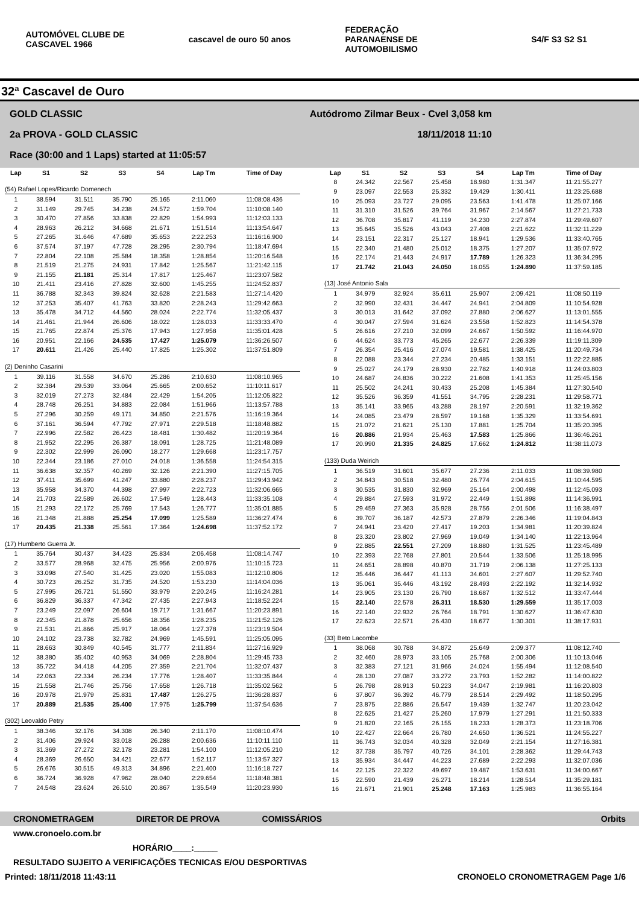AUTOMÓVEL CLUBE DE CASCAVEL 1966
cascavel de ouro 50 anos
FEDERAÇÃO PARANAENSE DE AUTOMOBILISMO
S4/F S3 S2 S1
32ª Cascavel de Ouro
GOLD CLASSIC Autódromo Zilmar Beux - Cvel 3,058 km
2a PROVA - GOLD CLASSIC 18/11/2018 11:10
Race (30:00 and 1 Laps) started at 11:05:57
| Lap | S1 | S2 | S3 | S4 | Lap Tm | Time of Day |
| --- | --- | --- | --- | --- | --- | --- |
| (54) Rafael Lopes/Ricardo Domenech | | | | | | |
| 1 | 38.594 | 31.511 | 35.790 | 25.165 | 2:11.060 | 11:08:08.436 |
| 2 | 31.149 | 29.745 | 34.238 | 24.572 | 1:59.704 | 11:10:08.140 |
| 3 | 30.470 | 27.856 | 33.838 | 22.829 | 1:54.993 | 11:12:03.133 |
| 4 | 28.963 | 26.212 | 34.668 | 21.671 | 1:51.514 | 11:13:54.647 |
| 5 | 27.265 | 31.646 | 47.689 | 35.653 | 2:22.253 | 11:16:16.900 |
| 6 | 37.574 | 37.197 | 47.728 | 28.295 | 2:30.794 | 11:18:47.694 |
| 7 | 22.804 | 22.108 | 25.584 | 18.358 | 1:28.854 | 11:20:16.548 |
| 8 | 21.519 | 21.275 | 24.931 | 17.842 | 1:25.567 | 11:21:42.115 |
| 9 | 21.155 | 21.181 | 25.314 | 17.817 | 1:25.467 | 11:23:07.582 |
| 10 | 21.411 | 23.416 | 27.828 | 32.600 | 1:45.255 | 11:24:52.837 |
| 11 | 36.788 | 32.343 | 39.824 | 32.628 | 2:21.583 | 11:27:14.420 |
| 12 | 37.253 | 35.407 | 41.763 | 33.820 | 2:28.243 | 11:29:42.663 |
| 13 | 35.478 | 34.712 | 44.560 | 28.024 | 2:22.774 | 11:32:05.437 |
| 14 | 21.461 | 21.944 | 26.606 | 18.022 | 1:28.033 | 11:33:33.470 |
| 15 | 21.765 | 22.874 | 25.376 | 17.943 | 1:27.958 | 11:35:01.428 |
| 16 | 20.951 | 22.166 | 24.535 | 17.427 | 1:25.079 | 11:36:26.507 |
| 17 | 20.611 | 21.426 | 25.440 | 17.825 | 1:25.302 | 11:37:51.809 |
| (2) Deninho Casarini | | | | | | |
| 1 | 39.116 | 31.558 | 34.670 | 25.286 | 2:10.630 | 11:08:10.965 |
| 2 | 32.384 | 29.539 | 33.064 | 25.665 | 2:00.652 | 11:10:11.617 |
| 3 | 32.019 | 27.273 | 32.484 | 22.429 | 1:54.205 | 11:12:05.822 |
| 4 | 28.748 | 26.251 | 34.883 | 22.084 | 1:51.966 | 11:13:57.788 |
| 5 | 27.296 | 30.259 | 49.171 | 34.850 | 2:21.576 | 11:16:19.364 |
| 6 | 37.161 | 36.594 | 47.792 | 27.971 | 2:29.518 | 11:18:48.882 |
| 7 | 22.996 | 22.582 | 26.423 | 18.481 | 1:30.482 | 11:20:19.364 |
| 8 | 21.952 | 22.295 | 26.387 | 18.091 | 1:28.725 | 11:21:48.089 |
| 9 | 22.302 | 22.999 | 26.090 | 18.277 | 1:29.668 | 11:23:17.757 |
| 10 | 22.344 | 23.186 | 27.010 | 24.018 | 1:36.558 | 11:24:54.315 |
| 11 | 36.638 | 32.357 | 40.269 | 32.126 | 2:21.390 | 11:27:15.705 |
| 12 | 37.411 | 35.699 | 41.247 | 33.880 | 2:28.237 | 11:29:43.942 |
| 13 | 35.958 | 34.370 | 44.398 | 27.997 | 2:22.723 | 11:32:06.665 |
| 14 | 21.703 | 22.589 | 26.602 | 17.549 | 1:28.443 | 11:33:35.108 |
| 15 | 21.293 | 22.172 | 25.769 | 17.543 | 1:26.777 | 11:35:01.885 |
| 16 | 21.348 | 21.888 | 25.254 | 17.099 | 1:25.589 | 11:36:27.474 |
| 17 | 20.435 | 21.338 | 25.561 | 17.364 | 1:24.698 | 11:37:52.172 |
| (17) Humberto Guerra Jr. | | | | | | |
| 1 | 35.764 | 30.437 | 34.423 | 25.834 | 2:06.458 | 11:08:14.747 |
| 2 | 33.577 | 28.968 | 32.475 | 25.956 | 2:00.976 | 11:10:15.723 |
| 3 | 33.098 | 27.540 | 31.425 | 23.020 | 1:55.083 | 11:12:10.806 |
| 4 | 30.723 | 26.252 | 31.735 | 24.520 | 1:53.230 | 11:14:04.036 |
| 5 | 27.995 | 26.721 | 51.550 | 33.979 | 2:20.245 | 11:16:24.281 |
| 6 | 36.829 | 36.337 | 47.342 | 27.435 | 2:27.943 | 11:18:52.224 |
| 7 | 23.249 | 22.097 | 26.604 | 19.717 | 1:31.667 | 11:20:23.891 |
| 8 | 22.345 | 21.878 | 25.656 | 18.356 | 1:28.235 | 11:21:52.126 |
| 9 | 21.531 | 21.866 | 25.917 | 18.064 | 1:27.378 | 11:23:19.504 |
| 10 | 24.102 | 23.738 | 32.782 | 24.969 | 1:45.591 | 11:25:05.095 |
| 11 | 28.663 | 30.849 | 40.545 | 31.777 | 2:11.834 | 11:27:16.929 |
| 12 | 38.380 | 35.402 | 40.953 | 34.069 | 2:28.804 | 11:29:45.733 |
| 13 | 35.722 | 34.418 | 44.205 | 27.359 | 2:21.704 | 11:32:07.437 |
| 14 | 22.063 | 22.334 | 26.234 | 17.776 | 1:28.407 | 11:33:35.844 |
| 15 | 21.558 | 21.746 | 25.756 | 17.658 | 1:26.718 | 11:35:02.562 |
| 16 | 20.978 | 21.979 | 25.831 | 17.487 | 1:26.275 | 11:36:28.837 |
| 17 | 20.889 | 21.535 | 25.400 | 17.975 | 1:25.799 | 11:37:54.636 |
| (302) Leovaldo Petry | | | | | | |
| 1 | 38.346 | 32.176 | 34.308 | 26.340 | 2:11.170 | 11:08:10.474 |
| 2 | 31.406 | 29.924 | 33.018 | 26.288 | 2:00.636 | 11:10:11.110 |
| 3 | 31.369 | 27.272 | 32.178 | 23.281 | 1:54.100 | 11:12:05.210 |
| 4 | 28.369 | 26.650 | 34.421 | 22.677 | 1:52.117 | 11:13:57.327 |
| 5 | 26.676 | 30.515 | 49.313 | 34.896 | 2:21.400 | 11:16:18.727 |
| 6 | 36.724 | 36.928 | 47.962 | 28.040 | 2:29.654 | 11:18:48.381 |
| 7 | 24.548 | 23.624 | 26.510 | 20.867 | 1:35.549 | 11:20:23.930 |
| Lap | S1 | S2 | S3 | S4 | Lap Tm | Time of Day |
| --- | --- | --- | --- | --- | --- | --- |
| 8 | 24.342 | 22.567 | 25.458 | 18.980 | 1:31.347 | 11:21:55.277 |
| 9 | 23.097 | 22.553 | 25.332 | 19.429 | 1:30.411 | 11:23:25.688 |
| 10 | 25.093 | 23.727 | 29.095 | 23.563 | 1:41.478 | 11:25:07.166 |
| 11 | 31.310 | 31.526 | 39.764 | 31.967 | 2:14.567 | 11:27:21.733 |
| 12 | 36.708 | 35.817 | 41.119 | 34.230 | 2:27.874 | 11:29:49.607 |
| 13 | 35.645 | 35.526 | 43.043 | 27.408 | 2:21.622 | 11:32:11.229 |
| 14 | 23.151 | 22.317 | 25.127 | 18.941 | 1:29.536 | 11:33:40.765 |
| 15 | 22.340 | 21.480 | 25.012 | 18.375 | 1:27.207 | 11:35:07.972 |
| 16 | 22.174 | 21.443 | 24.917 | 17.789 | 1:26.323 | 11:36:34.295 |
| 17 | 21.742 | 21.043 | 24.050 | 18.055 | 1:24.890 | 11:37:59.185 |
| (13) José Antonio Sala | | | | | | |
| 1 | 34.979 | 32.924 | 35.611 | 25.907 | 2:09.421 | 11:08:50.119 |
| 2 | 32.990 | 32.431 | 34.447 | 24.941 | 2:04.809 | 11:10:54.928 |
| 3 | 30.013 | 31.642 | 37.092 | 27.880 | 2:06.627 | 11:13:01.555 |
| 4 | 30.047 | 27.594 | 31.624 | 23.558 | 1:52.823 | 11:14:54.378 |
| 5 | 26.616 | 27.210 | 32.099 | 24.667 | 1:50.592 | 11:16:44.970 |
| 6 | 44.624 | 33.773 | 45.265 | 22.677 | 2:26.339 | 11:19:11.309 |
| 7 | 26.354 | 25.416 | 27.074 | 19.581 | 1:38.425 | 11:20:49.734 |
| 8 | 22.088 | 23.344 | 27.234 | 20.485 | 1:33.151 | 11:22:22.885 |
| 9 | 25.027 | 24.179 | 28.930 | 22.782 | 1:40.918 | 11:24:03.803 |
| 10 | 24.687 | 24.836 | 30.222 | 21.608 | 1:41.353 | 11:25:45.156 |
| 11 | 25.502 | 24.241 | 30.433 | 25.208 | 1:45.384 | 11:27:30.540 |
| 12 | 35.526 | 36.359 | 41.551 | 34.795 | 2:28.231 | 11:29:58.771 |
| 13 | 35.141 | 33.965 | 43.288 | 28.197 | 2:20.591 | 11:32:19.362 |
| 14 | 24.085 | 23.479 | 28.597 | 19.168 | 1:35.329 | 11:33:54.691 |
| 15 | 21.072 | 21.621 | 25.130 | 17.881 | 1:25.704 | 11:35:20.395 |
| 16 | 20.886 | 21.934 | 25.463 | 17.583 | 1:25.866 | 11:36:46.261 |
| 17 | 20.990 | 21.335 | 24.825 | 17.662 | 1:24.812 | 11:38:11.073 |
| (133) Duda Weirich | | | | | | |
| 1 | 36.519 | 31.601 | 35.677 | 27.236 | 2:11.033 | 11:08:39.980 |
| 2 | 34.843 | 30.518 | 32.480 | 26.774 | 2:04.615 | 11:10:44.595 |
| 3 | 30.535 | 31.830 | 32.969 | 25.164 | 2:00.498 | 11:12:45.093 |
| 4 | 29.884 | 27.593 | 31.972 | 22.449 | 1:51.898 | 11:14:36.991 |
| 5 | 29.459 | 27.363 | 35.928 | 28.756 | 2:01.506 | 11:16:38.497 |
| 6 | 39.707 | 36.187 | 42.573 | 27.879 | 2:26.346 | 11:19:04.843 |
| 7 | 24.941 | 23.420 | 27.417 | 19.203 | 1:34.981 | 11:20:39.824 |
| 8 | 23.320 | 23.802 | 27.969 | 19.049 | 1:34.140 | 11:22:13.964 |
| 9 | 22.885 | 22.551 | 27.209 | 18.880 | 1:31.525 | 11:23:45.489 |
| 10 | 22.393 | 22.768 | 27.801 | 20.544 | 1:33.506 | 11:25:18.995 |
| 11 | 24.651 | 28.898 | 40.870 | 31.719 | 2:06.138 | 11:27:25.133 |
| 12 | 35.446 | 36.447 | 41.113 | 34.601 | 2:27.607 | 11:29:52.740 |
| 13 | 35.061 | 35.446 | 43.192 | 28.493 | 2:22.192 | 11:32:14.932 |
| 14 | 23.905 | 23.130 | 26.790 | 18.687 | 1:32.512 | 11:33:47.444 |
| 15 | 22.140 | 22.578 | 26.311 | 18.530 | 1:29.559 | 11:35:17.003 |
| 16 | 22.140 | 22.932 | 26.764 | 18.791 | 1:30.627 | 11:36:47.630 |
| 17 | 22.623 | 22.571 | 26.430 | 18.677 | 1:30.301 | 11:38:17.931 |
| (33) Beto Lacombe | | | | | | |
| 1 | 38.068 | 30.788 | 34.872 | 25.649 | 2:09.377 | 11:08:12.740 |
| 2 | 32.460 | 28.973 | 33.105 | 25.768 | 2:00.306 | 11:10:13.046 |
| 3 | 32.383 | 27.121 | 31.966 | 24.024 | 1:55.494 | 11:12:08.540 |
| 4 | 28.130 | 27.087 | 33.272 | 23.793 | 1:52.282 | 11:14:00.822 |
| 5 | 26.798 | 28.913 | 50.223 | 34.047 | 2:19.981 | 11:16:20.803 |
| 6 | 37.807 | 36.392 | 46.779 | 28.514 | 2:29.492 | 11:18:50.295 |
| 7 | 23.875 | 22.886 | 26.547 | 19.439 | 1:32.747 | 11:20:23.042 |
| 8 | 22.625 | 21.427 | 25.260 | 17.979 | 1:27.291 | 11:21:50.333 |
| 9 | 21.820 | 22.165 | 26.155 | 18.233 | 1:28.373 | 11:23:18.706 |
| 10 | 22.427 | 22.664 | 26.780 | 24.650 | 1:36.521 | 11:24:55.227 |
| 11 | 36.743 | 32.034 | 40.328 | 32.049 | 2:21.154 | 11:27:16.381 |
| 12 | 37.738 | 35.797 | 40.726 | 34.101 | 2:28.362 | 11:29:44.743 |
| 13 | 35.934 | 34.447 | 44.223 | 27.689 | 2:22.293 | 11:32:07.036 |
| 14 | 22.125 | 22.322 | 49.697 | 19.487 | 1:53.631 | 11:34:00.667 |
| 15 | 22.590 | 21.439 | 26.271 | 18.214 | 1:28.514 | 11:35:29.181 |
| 16 | 21.671 | 21.901 | 25.248 | 17.163 | 1:25.983 | 11:36:55.164 |
CRONOMETRAGEM DIRETOR DE PROVA COMISSÁRIOS Orbits
www.cronoelo.com.br
HORÁRIO____:_____
RESULTADO SUJEITO A VERIFICAÇÕES TECNICAS E/OU DESPORTIVAS
Printed: 18/11/2018 11:43:11 CRONOELO CRONOMETRAGEM Page 1/6